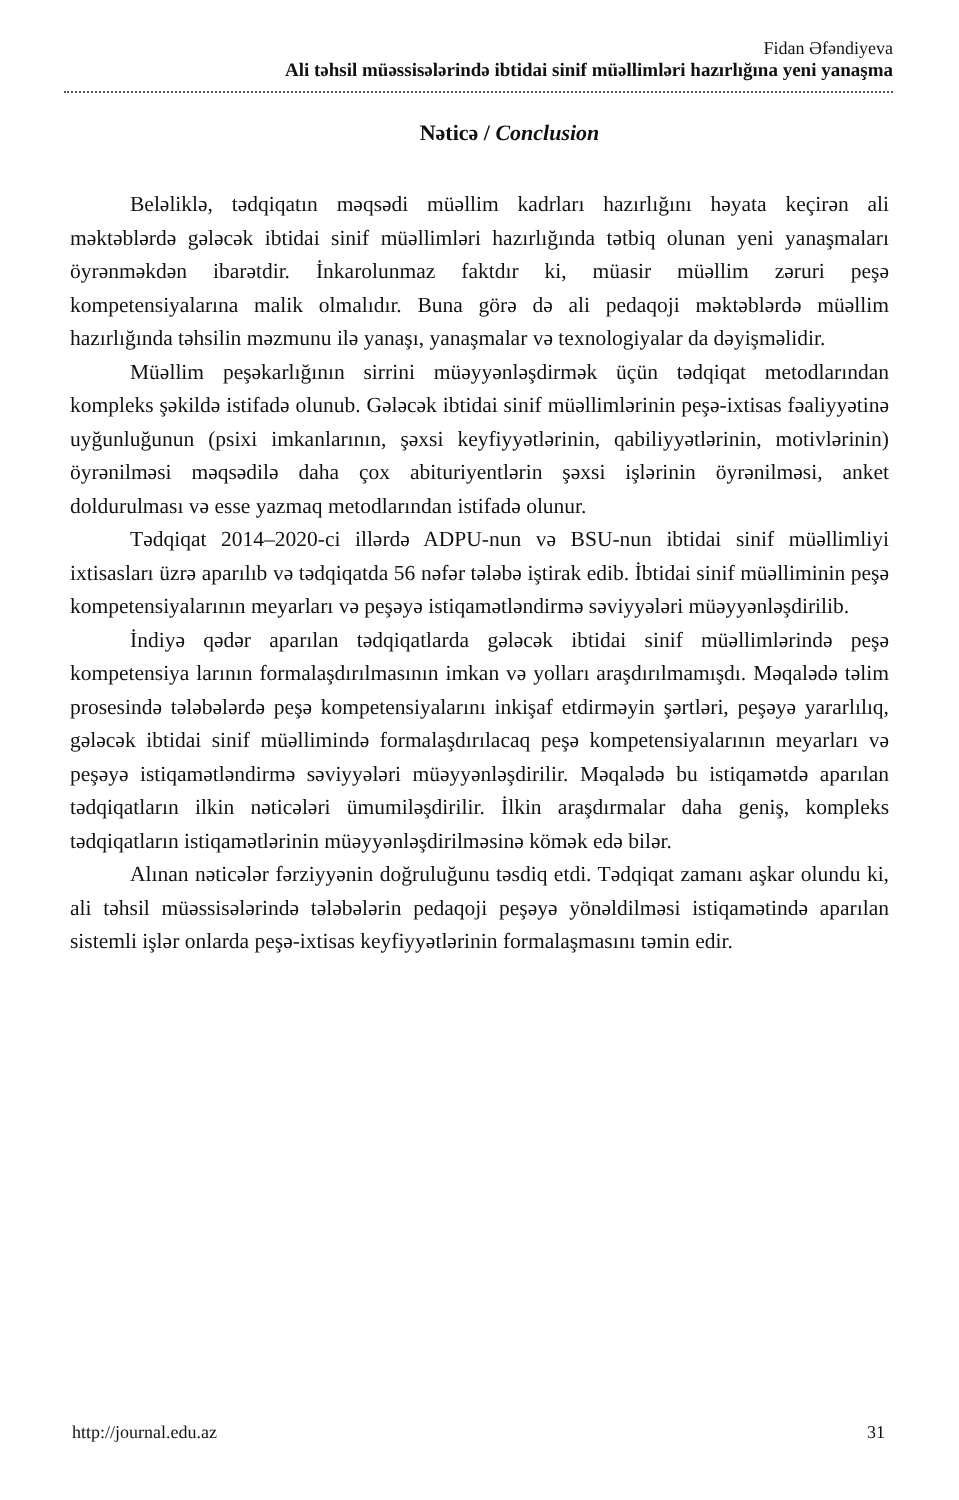Fidan Əfəndiyeva
Ali təhsil müəssisələrində ibtidai sinif müəllimləri hazırlığına yeni yanaşma
Nəticə / Conclusion
Beləliklə, tədqiqatın məqsədi müəllim kadrları hazırlığını həyata keçirən ali məktəblərdə gələcək ibtidai sinif müəllimləri hazırlığında tətbiq olunan yeni yanaşmaları öyrənməkdən ibarətdir. İnkarolunmaz faktdır ki, müasir müəllim zəruri peşə kompetensiyalarına malik olmalıdır. Buna görə də ali pedaqoji məktəblərdə müəllim hazırlığında təhsilin məzmunu ilə yanaşı, yanaşmalar və texnologiyalar da dəyişməlidir.
Müəllim peşəkarlığının sirrini müəyyənləşdirmək üçün tədqiqat metodlarından kompleks şəkildə istifadə olunub. Gələcək ibtidai sinif müəllimlərinin peşə-ixtisas fəaliyyətinə uyğunluğunun (psixi imkanlarının, şəxsi keyfiyyətlərinin, qabiliyyətlərinin, motivlərinin) öyrənilməsi məqsədilə daha çox abituriyentlərin şəxsi işlərinin öyrənilməsi, anket doldurulması və esse yazmaq metodlarından istifadə olunur.
Tədqiqat 2014–2020-ci illərdə ADPU-nun və BSU-nun ibtidai sinif müəllimliyi ixtisasları üzrə aparılıb və tədqiqatda 56 nəfər tələbə iştirak edib. İbtidai sinif müəlliminin peşə kompetensiyalarının meyarları və peşəyə istiqamətləndirmə səviyyələri müəyyənləşdirilib.
İndiyə qədər aparılan tədqiqatlarda gələcək ibtidai sinif müəllimlərində peşə kompetensiya larının formalaşdırılmasının imkan və yolları araşdırılmamışdı. Məqalədə təlim prosesində tələbələrdə peşə kompetensiyalarını inkişaf etdirməyin şərtləri, peşəyə yararlılıq, gələcək ibtidai sinif müəllimində formalaşdırılacaq peşə kompetensiyalarının meyarları və peşəyə istiqamətləndirmə səviyyələri müəyyənləşdirilir. Məqalədə bu istiqamətdə aparılan tədqiqatların ilkin nəticələri ümumiləşdirilir. İlkin araşdırmalar daha geniş, kompleks tədqiqatların istiqamətlərinin müəyyənləşdirilməsinə kömək edə bilər.
Alınan nəticələr fərziyyənin doğruluğunu təsdiq etdi. Tədqiqat zamanı aşkar olundu ki, ali təhsil müəssisələrində tələbələrin pedaqoji peşəyə yönəldilməsi istiqamətində aparılan sistemli işlər onlarda peşə-ixtisas keyfiyyətlərinin formalaşmasını təmin edir.
http://journal.edu.az 31